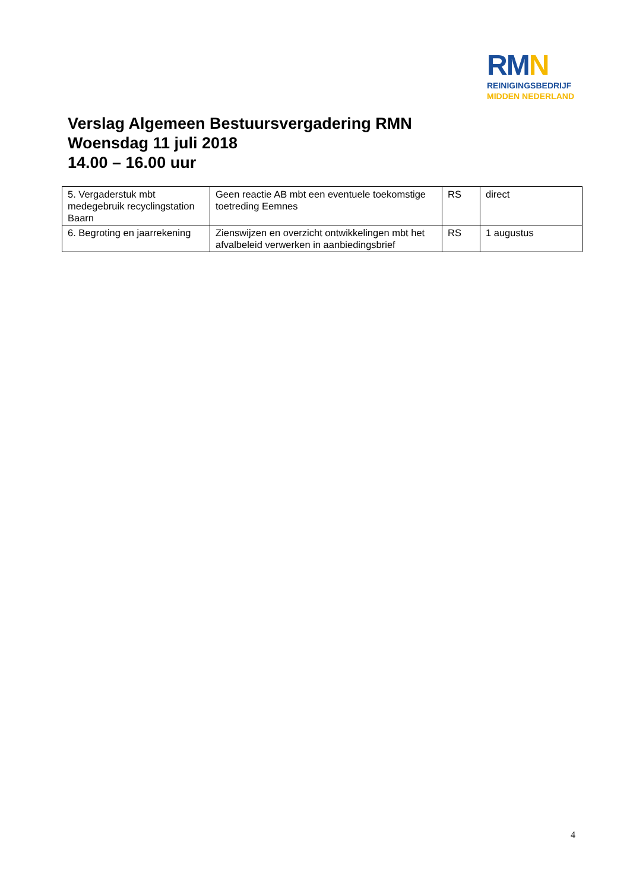RMN
REINIGINGSBEDRIJF
MIDDEN NEDERLAND
Verslag Algemeen Bestuursvergadering RMN
Woensdag 11 juli 2018
14.00 – 16.00 uur
| 5. Vergaderstuk mbt medegebruik recyclingstation Baarn | Geen reactie AB mbt een eventuele toekomstige toetreding Eemnes | RS | direct |
| 6. Begroting en jaarrekening | Zienswijzen en overzicht ontwikkelingen mbt het afvalbeleid verwerken in aanbiedingsbrief | RS | 1 augustus |
4